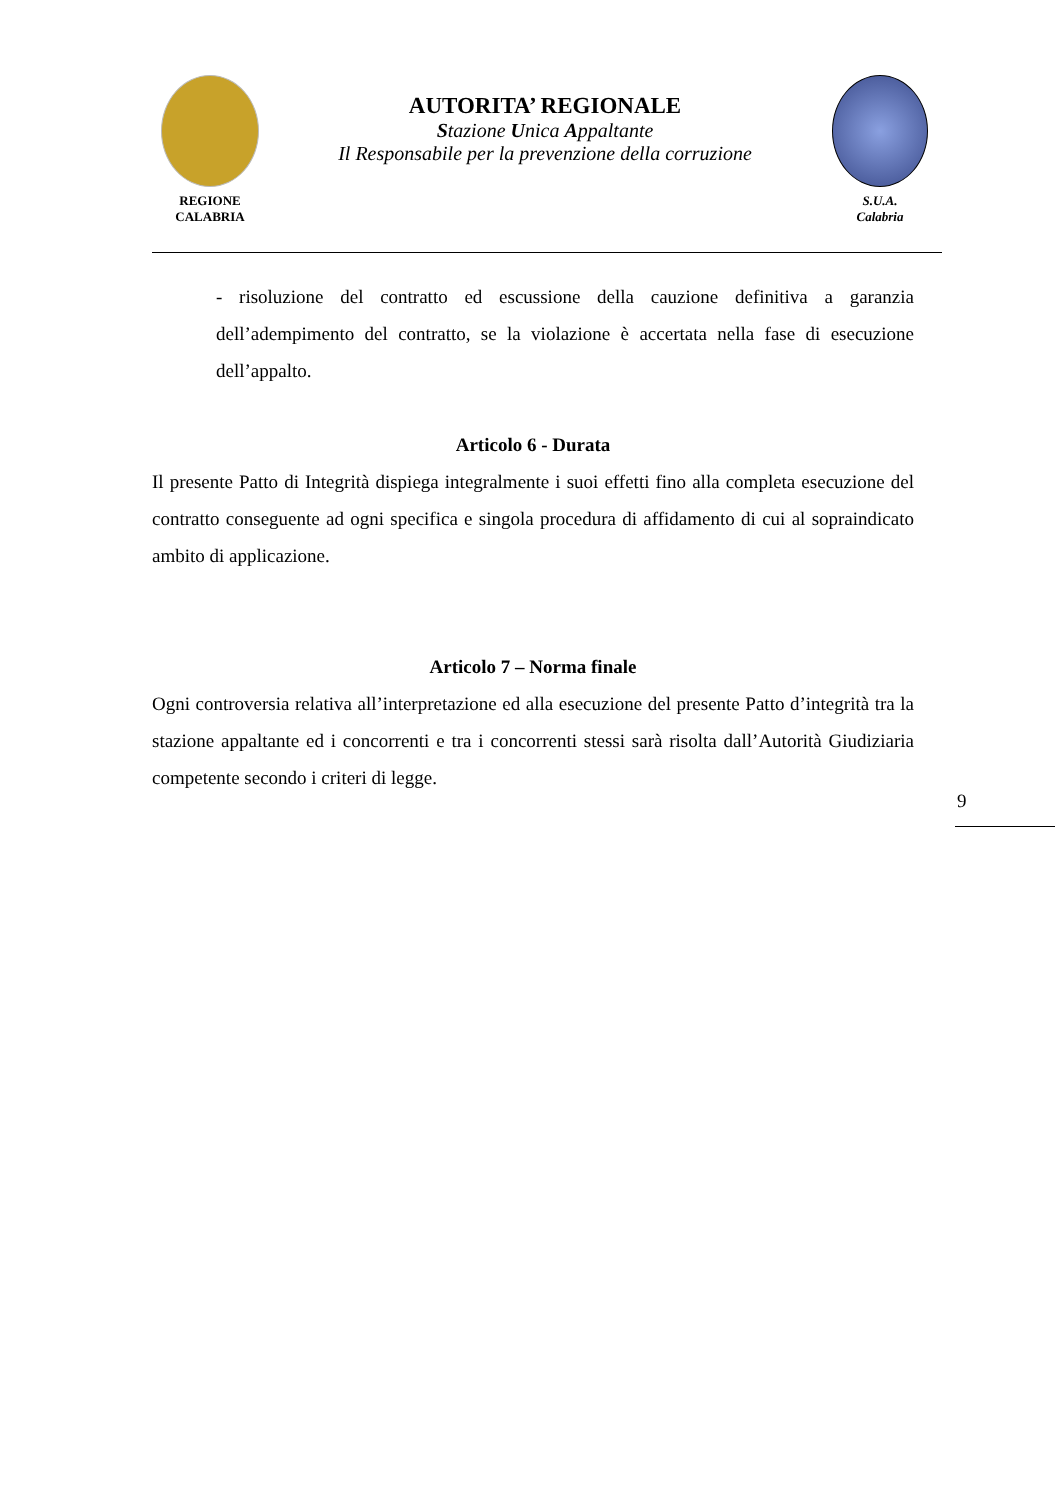REGIONE
CALABRIA
AUTORITA’ REGIONALE
Stazione Unica Appaltante
Il Responsabile per la prevenzione della corruzione
S.U.A.
Calabria
- risoluzione del contratto ed escussione della cauzione definitiva a garanzia dell’adempimento del contratto, se la violazione è accertata nella fase di esecuzione dell’appalto.
Articolo 6 - Durata
Il presente Patto di Integrità dispiega integralmente i suoi effetti fino alla completa esecuzione del contratto conseguente ad ogni specifica e singola procedura di affidamento di cui al sopraindicato ambito di applicazione.
Articolo 7 – Norma finale
Ogni controversia relativa all’interpretazione ed alla esecuzione del presente Patto d’integrità tra la stazione appaltante ed i concorrenti e tra i concorrenti stessi sarà risolta dall’Autorità Giudiziaria competente secondo i criteri di legge.
9